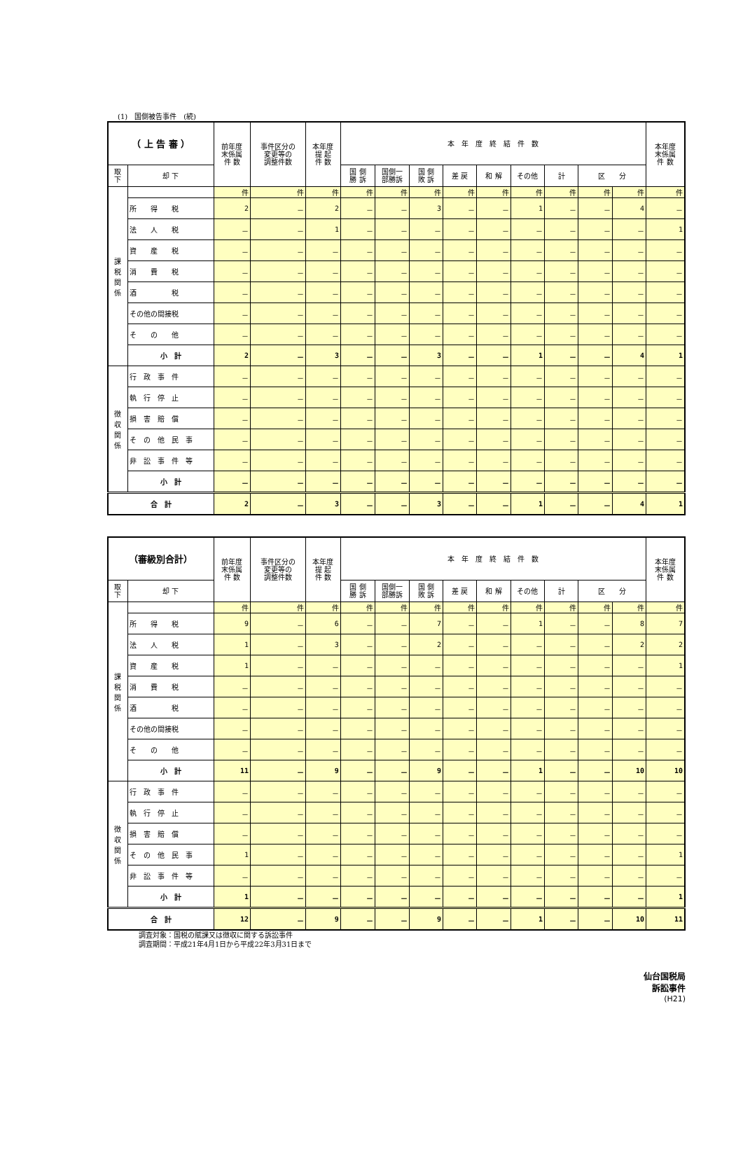(1)　国側被告事件　(続)
| （ 上 告 審 ） | | 前年度 末係属 件 数 | 事件区分の 変更等の 調整件数 | 本年度 提 起 件 数 | 本 年 度 終 結 件 数 | | | | | | | | | 本年度 末係属 件 数 | |
| --- | --- | --- | --- | --- | --- | --- | --- | --- | --- | --- | --- | --- | --- | --- | --- |
| | | | | | 取 下 | 却 下 | 国 側 勝 訴 | 国側一 部勝訴 | 国 側 敗 訴 | 差 戻 | 和 解 | その他 | 計 | | |
| | | | | | | | | | | | | | | | 区 分 |
| 課 税 関 係 | | 件 | 件 | 件 | 件 | 件 | 件 | 件 | 件 | 件 | 件 | 件 | 件 | 件 | |
| | 所 得 税 | 2 | － | 2 | － | － | 3 | － | － | 1 | － | － | 4 | － | |
| | 法 人 税 | － | － | 1 | － | － | － | － | － | － | － | － | － | 1 | |
| | 資 産 税 | － | － | － | － | － | － | － | － | － | － | － | － | － | |
| | 消 費 税 | － | － | － | － | － | － | － | － | － | － | － | － | － | |
| | 酒 税 | － | － | － | － | － | － | － | － | － | － | － | － | － | |
| | その他の間接税 | － | － | － | － | － | － | － | － | － | － | － | － | － | |
| | そ の 他 | － | － | － | － | － | － | － | － | － | － | － | － | － | |
| | 小 計 | 2 | － | 3 | － | － | 3 | － | － | 1 | － | － | 4 | 1 | |
| 徴 収 関 係 | 行 政 事 件 | － | － | － | － | － | － | － | － | － | － | － | － | － | |
| | 執 行 停 止 | － | － | － | － | － | － | － | － | － | － | － | － | － | |
| | 損 害 賠 償 | － | － | － | － | － | － | － | － | － | － | － | － | － | |
| | そ の 他 民 事 | － | － | － | － | － | － | － | － | － | － | － | － | － | |
| | 非 訟 事 件 等 | － | － | － | － | － | － | － | － | － | － | － | － | － | |
| | 小 計 | － | － | － | － | － | － | － | － | － | － | － | － | － | |
| 合 計 | | 2 | － | 3 | － | － | 3 | － | － | 1 | － | － | 4 | 1 | |
| （審級別合計） | | 前年度 末係属 件 数 | 事件区分の 変更等の 調整件数 | 本年度 提 起 件 数 | 本 年 度 終 結 件 数 | | | | | | | | | 本年度 末係属 件 数 |
| --- | --- | --- | --- | --- | --- | --- | --- | --- | --- | --- | --- | --- | --- | --- |
| 取 下 | 却 下 | | | | 国 側 勝 訴 | 国側一 部勝訴 | 国 側 敗 訴 | 差 戻 | 和 解 | その他 | 計 | | | |
| | | | | | | | | | | | | 区 分 | | |
| 課 税 関 係 | | 件 | 件 | 件 | 件 | 件 | 件 | 件 | 件 | 件 | 件 | 件 | 件 | 件 |
| | 所 得 税 | 9 | － | 6 | － | － | 7 | － | － | 1 | － | － | 8 | 7 |
| | 法 人 税 | 1 | － | 3 | － | － | 2 | － | － | － | － | － | 2 | 2 |
| | 資 産 税 | 1 | － | － | － | － | － | － | － | － | － | － | － | 1 |
| | 消 費 税 | － | － | － | － | － | － | － | － | － | － | － | － | － |
| | 酒 税 | － | － | － | － | － | － | － | － | － | － | － | － | － |
| | その他の間接税 | － | － | － | － | － | － | － | － | － | － | － | － | － |
| | そ の 他 | － | － | － | － | － | － | － | － | － | － | － | － | － |
| | 小 計 | 11 | － | 9 | － | － | 9 | － | － | 1 | － | － | 10 | 10 |
| 徴 収 関 係 | 行 政 事 件 | － | － | － | － | － | － | － | － | － | － | － | － | － |
| | 執 行 停 止 | － | － | － | － | － | － | － | － | － | － | － | － | － |
| | 損 害 賠 償 | － | － | － | － | － | － | － | － | － | － | － | － | － |
| | そ の 他 民 事 | 1 | － | － | － | － | － | － | － | － | － | － | － | 1 |
| | 非 訟 事 件 等 | － | － | － | － | － | － | － | － | － | － | － | － | － |
| | 小 計 | 1 | － | － | － | － | － | － | － | － | － | － | － | 1 |
| 合 計 | | 12 | － | 9 | － | － | 9 | － | － | 1 | － | － | 10 | 11 |
調査対象：国税の賦課又は徴収に関する訴訟事件
調査期間：平成21年4月1日から平成22年3月31日まで
仙台国税局
訴訟事件
(H21)